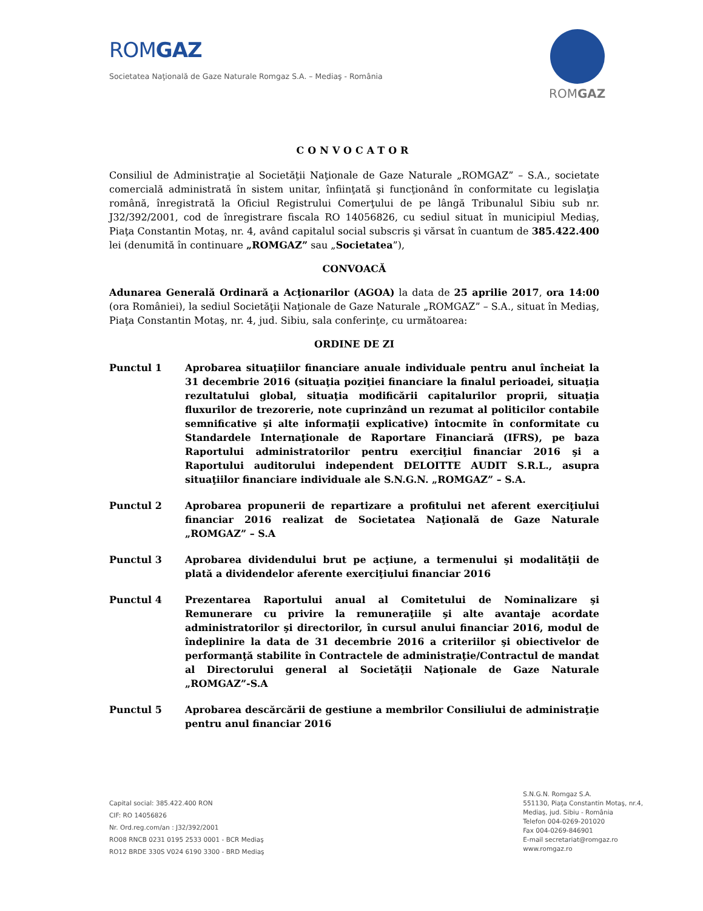ROMGAZ
Societatea Naţională de Gaze Naturale Romgaz S.A. – Mediaş - România
ROMGAZ
CONVOCATOR
Consiliul de Administraţie al Societăţii Naţionale de Gaze Naturale „ROMGAZ” – S.A., societate comercială administrată în sistem unitar, înfiinţată şi funcţionând în conformitate cu legislaţia română, înregistrată la Oficiul Registrului Comerţului de pe lângă Tribunalul Sibiu sub nr. J32/392/2001, cod de înregistrare fiscala RO 14056826, cu sediul situat în municipiul Mediaş, Piaţa Constantin Motaş, nr. 4, având capitalul social subscris şi vărsat în cuantum de 385.422.400 lei (denumită în continuare „ROMGAZ” sau „Societatea”),
CONVOACĂ
Adunarea Generală Ordinară a Acţionarilor (AGOA) la data de 25 aprilie 2017, ora 14:00 (ora României), la sediul Societăţii Naţionale de Gaze Naturale „ROMGAZ” – S.A., situat în Mediaş, Piaţa Constantin Motaş, nr. 4, jud. Sibiu, sala conferinţe, cu următoarea:
ORDINE DE ZI
Punctul 1 Aprobarea situaţiilor financiare anuale individuale pentru anul încheiat la 31 decembrie 2016 (situaţia poziţiei financiare la finalul perioadei, situaţia rezultatului global, situaţia modificării capitalurilor proprii, situaţia fluxurilor de trezorerie, note cuprinzând un rezumat al politicilor contabile semnificative şi alte informaţii explicative) întocmite în conformitate cu Standardele Internaţionale de Raportare Financiară (IFRS), pe baza Raportului administratorilor pentru exerciţiul financiar 2016 şi a Raportului auditorului independent DELOITTE AUDIT S.R.L., asupra situaţiilor financiare individuale ale S.N.G.N. „ROMGAZ” – S.A.
Punctul 2 Aprobarea propunerii de repartizare a profitului net aferent exerciţiului financiar 2016 realizat de Societatea Naţională de Gaze Naturale „ROMGAZ” – S.A
Punctul 3 Aprobarea dividendului brut pe acţiune, a termenului şi modalităţii de plată a dividendelor aferente exerciţiului financiar 2016
Punctul 4 Prezentarea Raportului anual al Comitetului de Nominalizare şi Remunerare cu privire la remuneraţiile şi alte avantaje acordate administratorilor şi directorilor, în cursul anului financiar 2016, modul de îndeplinire la data de 31 decembrie 2016 a criteriilor şi obiectivelor de performanţă stabilite în Contractele de administraţie/Contractul de mandat al Directorului general al Societăţii Naţionale de Gaze Naturale „ROMGAZ”-S.A
Punctul 5 Aprobarea descărcării de gestiune a membrilor Consiliului de administraţie pentru anul financiar 2016
Capital social: 385.422.400 RON
CIF: RO 14056826
Nr. Ord.reg.com/an : J32/392/2001
RO08 RNCB 0231 0195 2533 0001 - BCR Mediaş
RO12 BRDE 330S V024 6190 3300 - BRD Mediaş
S.N.G.N. Romgaz S.A.
551130, Piaţa Constantin Motaş, nr.4,
Mediaş, jud. Sibiu - România
Telefon 004-0269-201020
Fax 004-0269-846901
E-mail secretariat@romgaz.ro
www.romgaz.ro